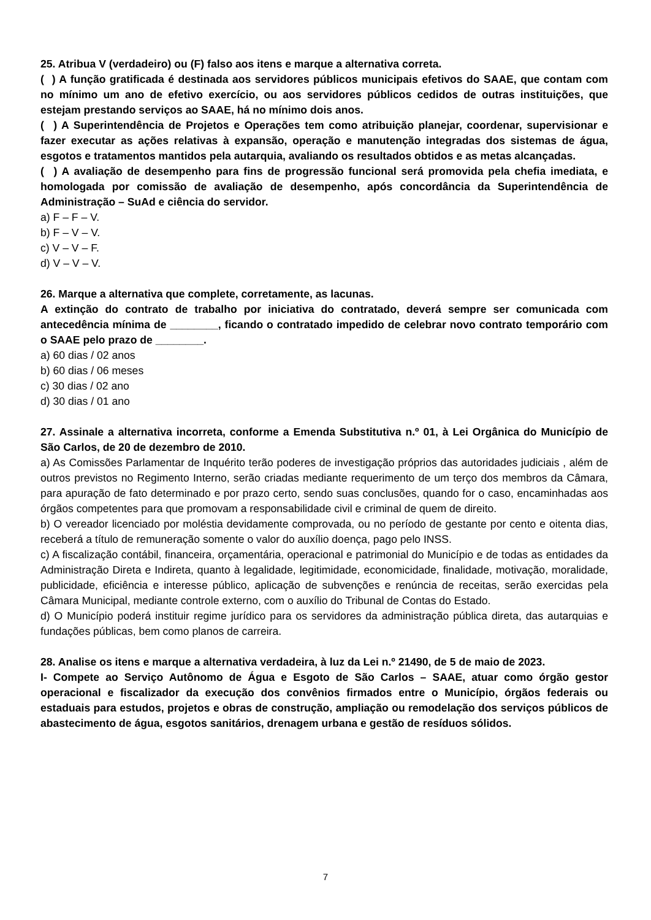25. Atribua V (verdadeiro) ou (F) falso aos itens e marque a alternativa correta.
( ) A função gratificada é destinada aos servidores públicos municipais efetivos do SAAE, que contam com no mínimo um ano de efetivo exercício, ou aos servidores públicos cedidos de outras instituições, que estejam prestando serviços ao SAAE, há no mínimo dois anos.
( ) A Superintendência de Projetos e Operações tem como atribuição planejar, coordenar, supervisionar e fazer executar as ações relativas à expansão, operação e manutenção integradas dos sistemas de água, esgotos e tratamentos mantidos pela autarquia, avaliando os resultados obtidos e as metas alcançadas.
( ) A avaliação de desempenho para fins de progressão funcional será promovida pela chefia imediata, e homologada por comissão de avaliação de desempenho, após concordância da Superintendência de Administração – SuAd e ciência do servidor.
a) F – F – V.
b) F – V – V.
c) V – V – F.
d) V – V – V.
26. Marque a alternativa que complete, corretamente, as lacunas.
A extinção do contrato de trabalho por iniciativa do contratado, deverá sempre ser comunicada com antecedência mínima de ________, ficando o contratado impedido de celebrar novo contrato temporário com o SAAE pelo prazo de ________.
a) 60 dias / 02 anos
b) 60 dias / 06 meses
c) 30 dias / 02 ano
d) 30 dias / 01 ano
27. Assinale a alternativa incorreta, conforme a Emenda Substitutiva n.º 01, à Lei Orgânica do Município de São Carlos, de 20 de dezembro de 2010.
a) As Comissões Parlamentar de Inquérito terão poderes de investigação próprios das autoridades judiciais , além de outros previstos no Regimento Interno, serão criadas mediante requerimento de um terço dos membros da Câmara, para apuração de fato determinado e por prazo certo, sendo suas conclusões, quando for o caso, encaminhadas aos órgãos competentes para que promovam a responsabilidade civil e criminal de quem de direito.
b) O vereador licenciado por moléstia devidamente comprovada, ou no período de gestante por cento e oitenta dias, receberá a título de remuneração somente o valor do auxílio doença, pago pelo INSS.
c) A fiscalização contábil, financeira, orçamentária, operacional e patrimonial do Município e de todas as entidades da Administração Direta e Indireta, quanto à legalidade, legitimidade, economicidade, finalidade, motivação, moralidade, publicidade, eficiência e interesse público, aplicação de subvenções e renúncia de receitas, serão exercidas pela Câmara Municipal, mediante controle externo, com o auxílio do Tribunal de Contas do Estado.
d) O Município poderá instituir regime jurídico para os servidores da administração pública direta, das autarquias e fundações públicas, bem como planos de carreira.
28. Analise os itens e marque a alternativa verdadeira, à luz da Lei n.º 21490, de 5 de maio de 2023.
I- Compete ao Serviço Autônomo de Água e Esgoto de São Carlos – SAAE, atuar como órgão gestor operacional e fiscalizador da execução dos convênios firmados entre o Município, órgãos federais ou estaduais para estudos, projetos e obras de construção, ampliação ou remodelação dos serviços públicos de abastecimento de água, esgotos sanitários, drenagem urbana e gestão de resíduos sólidos.
7